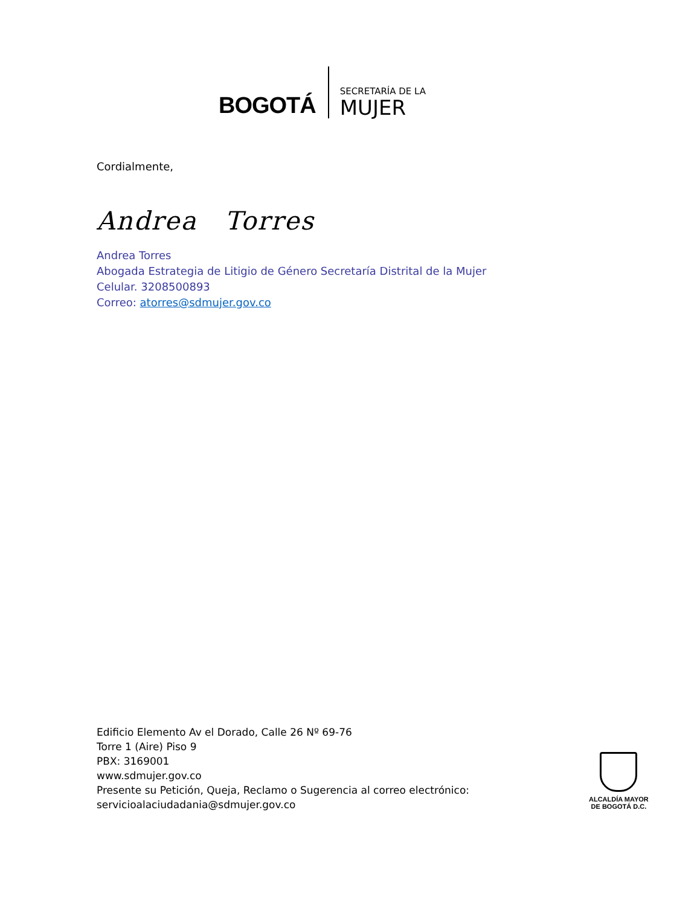BOGOTÁ
SECRETARÍA DE LA
MUJER
Cordialmente,
Andrea Torres
Andrea Torres
Abogada Estrategia de Litigio de Género Secretaría Distrital de la Mujer
Celular. 3208500893
Correo: atorres@sdmujer.gov.co
Edificio Elemento Av el Dorado, Calle 26 Nº 69-76
Torre 1 (Aire) Piso 9
PBX: 3169001
www.sdmujer.gov.co
Presente su Petición, Queja, Reclamo o Sugerencia al correo electrónico:
servicioalaciudadania@sdmujer.gov.co
ALCALDÍA MAYOR
DE BOGOTÁ D.C.